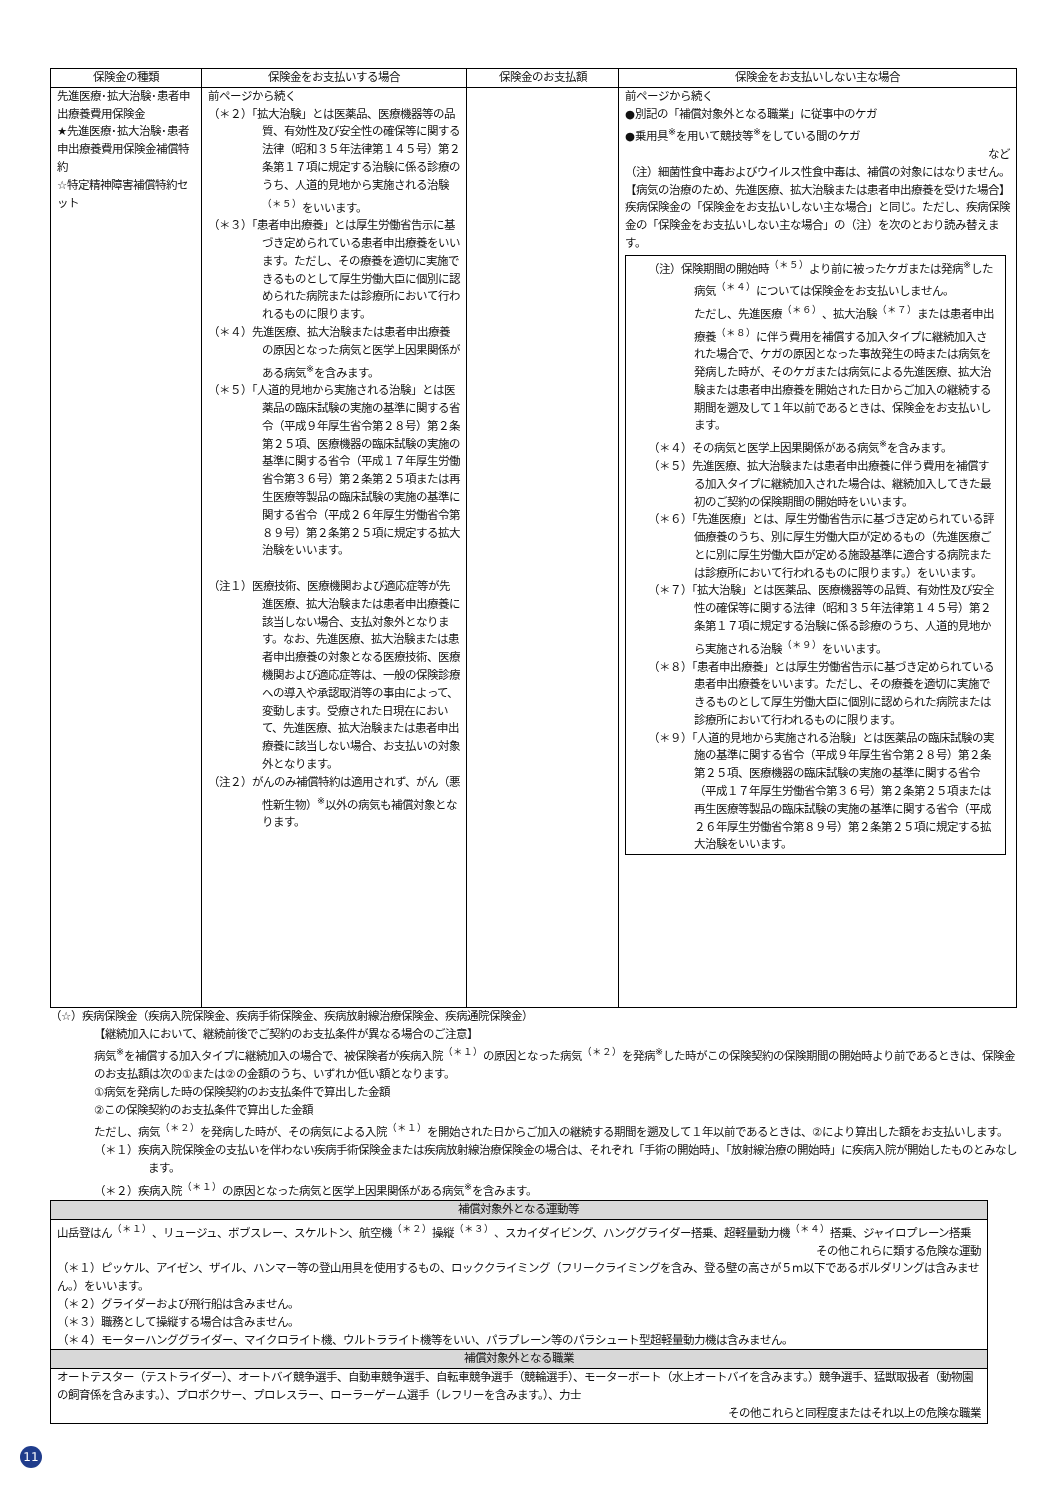| 保険金の種類 | 保険金をお支払いする場合 | 保険金のお支払額 | 保険金をお支払いしない主な場合 |
| --- | --- | --- | --- |
| 先進医療･拡大治験･患者申出療養費用保険金 ★先進医療･拡大治験･患者申出療養費用保険金補償特約 ☆特定精神障害補償特約セット | 前ページから続く （＊２）「拡大治験」とは医薬品、医療機器等の品質、有効性及び安全性の確保等に関する法律（昭和３５年法律第１４５号）第２条第１７項に規定する治験に係る診療のうち、人道的見地から実施される治験<sup>（＊５）</sup>をいいます。 （＊３）「患者申出療養」とは厚生労働省告示に基づき定められている患者申出療養をいいます。ただし、その療養を適切に実施できるものとして厚生労働大臣に個別に認められた病院または診療所において行われるものに限ります。 （＊４）先進医療、拡大治験または患者申出療養の原因となった病気と医学上因果関係がある病気<sup>※</sup>を含みます。 （＊５）「人道的見地から実施される治験」とは医薬品の臨床試験の実施の基準に関する省令（平成９年厚生省令第２８号）第２条第２５項、医療機器の臨床試験の実施の基準に関する省令（平成１７年厚生労働省令第３６号）第２条第２５項または再生医療等製品の臨床試験の実施の基準に関する省令（平成２６年厚生労働省令第８９号）第２条第２５項に規定する拡大治験をいいます。 （注１）医療技術、医療機関および適応症等が先進医療、拡大治験または患者申出療養に該当しない場合、支払対象外となります。なお、先進医療、拡大治験または患者申出療養の対象となる医療技術、医療機関および適応症等は、一般の保険診療への導入や承認取消等の事由によって、変動します。受療された日現在において、先進医療、拡大治験または患者申出療養に該当しない場合、お支払いの対象外となります。 （注２）がんのみ補償特約は適用されず、がん（悪性新生物）<sup>※</sup>以外の病気も補償対象となります。 | | 前ページから続く ●別記の「補償対象外となる職業」に従事中のケガ ●乗用具<sup>※</sup>を用いて競技等<sup>※</sup>をしている間のケガ など （注）細菌性食中毒およびウイルス性食中毒は、補償の対象にはなりません。 【病気の治療のため、先進医療、拡大治験または患者申出療養を受けた場合】 疾病保険金の「保険金をお支払いしない主な場合」と同じ。ただし、疾病保険金の「保険金をお支払いしない主な場合」の（注）を次のとおり読み替えます。 （注）保険期間の開始時<sup>（＊５）</sup>より前に被ったケガまたは発病<sup>※</sup>した病気<sup>（＊４）</sup>については保険金をお支払いしません。 ただし、先進医療<sup>（＊６）</sup>、拡大治験<sup>（＊７）</sup>または患者申出療養<sup>（＊８）</sup>に伴う費用を補償する加入タイプに継続加入された場合で、ケガの原因となった事故発生の時または病気を発病した時が、そのケガまたは病気による先進医療、拡大治験または患者申出療養を開始された日からご加入の継続する期間を遡及して１年以前であるときは、保険金をお支払いします。 （＊４）その病気と医学上因果関係がある病気<sup>※</sup>を含みます。 （＊５）先進医療、拡大治験または患者申出療養に伴う費用を補償する加入タイプに継続加入された場合は、継続加入してきた最初のご契約の保険期間の開始時をいいます。 （＊６）「先進医療」とは、厚生労働省告示に基づき定められている評価療養のうち、別に厚生労働大臣が定めるもの（先進医療ごとに別に厚生労働大臣が定める施設基準に適合する病院または診療所において行われるものに限ります。）をいいます。 （＊７）「拡大治験」とは医薬品、医療機器等の品質、有効性及び安全性の確保等に関する法律（昭和３５年法律第１４５号）第２条第１７項に規定する治験に係る診療のうち、人道的見地から実施される治験<sup>（＊９）</sup>をいいます。 （＊８）「患者申出療養」とは厚生労働省告示に基づき定められている患者申出療養をいいます。ただし、その療養を適切に実施できるものとして厚生労働大臣に個別に認められた病院または診療所において行われるものに限ります。 （＊９）「人道的見地から実施される治験」とは医薬品の臨床試験の実施の基準に関する省令（平成９年厚生省令第２８号）第２条第２５項、医療機器の臨床試験の実施の基準に関する省令（平成１７年厚生労働省令第３６号）第２条第２５項または再生医療等製品の臨床試験の実施の基準に関する省令（平成２６年厚生労働省令第８９号）第２条第２５項に規定する拡大治験をいいます。 |
（☆）疾病保険金（疾病入院保険金、疾病手術保険金、疾病放射線治療保険金、疾病通院保険金）
【継続加入において、継続前後でご契約のお支払条件が異なる場合のご注意】
病気<sup>※</sup>を補償する加入タイプに継続加入の場合で、被保険者が疾病入院<sup>（＊１）</sup>の原因となった病気<sup>（＊２）</sup>を発病<sup>※</sup>した時がこの保険契約の保険期間の開始時より前であるときは、保険金のお支払額は次の①または②の金額のうち、いずれか低い額となります。
①病気を発病した時の保険契約のお支払条件で算出した金額
②この保険契約のお支払条件で算出した金額
ただし、病気<sup>（＊２）</sup>を発病した時が、その病気による入院<sup>（＊１）</sup>を開始された日からご加入の継続する期間を遡及して１年以前であるときは、②により算出した額をお支払いします。
（＊１）疾病入院保険金の支払いを伴わない疾病手術保険金または疾病放射線治療保険金の場合は、それぞれ「手術の開始時」、「放射線治療の開始時」に疾病入院が開始したものとみなします。
（＊２）疾病入院<sup>（＊１）</sup>の原因となった病気と医学上因果関係がある病気<sup>※</sup>を含みます。
| 補償対象外となる運動等 |
| 山岳登はん<sup>（＊１）</sup>、リュージュ、ボブスレー、スケルトン、航空機<sup>（＊２）</sup>操縦<sup>（＊３）</sup>、スカイダイビング、ハンググライダー搭乗、超軽量動力機<sup>（＊４）</sup>搭乗、ジャイロプレーン搭乗 その他これらに類する危険な運動 （＊１）ピッケル、アイゼン、ザイル、ハンマー等の登山用具を使用するもの、ロッククライミング（フリークライミングを含み、登る壁の高さが５m以下であるボルダリングは含みません。）をいいます。 （＊２）グライダーおよび飛行船は含みません。 （＊３）職務として操縦する場合は含みません。 （＊４）モーターハンググライダー、マイクロライト機、ウルトラライト機等をいい、パラプレーン等のパラシュート型超軽量動力機は含みません。 |
| 補償対象外となる職業 |
| オートテスター（テストライダー）、オートバイ競争選手、自動車競争選手、自転車競争選手（競輪選手）、モーターボート（水上オートバイを含みます。）競争選手、猛獣取扱者（動物園の飼育係を含みます。）、プロボクサー、プロレスラー、ローラーゲーム選手（レフリーを含みます。）、力士 その他これらと同程度またはそれ以上の危険な職業 |
11